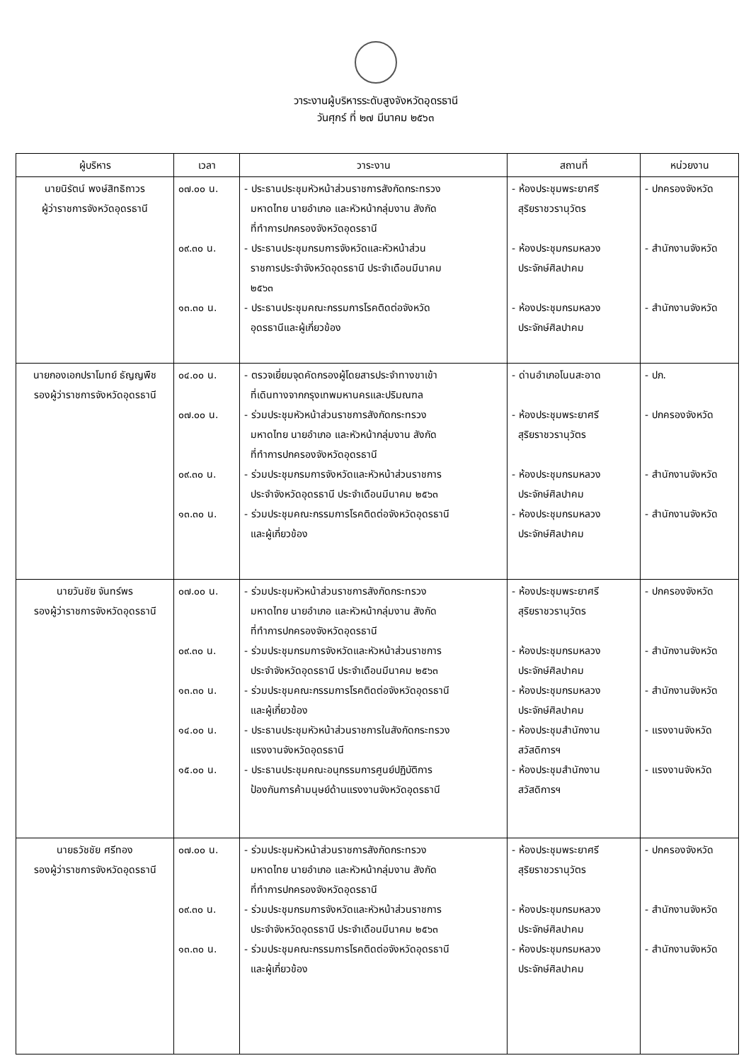วาระงานผู้บริหารระดับสูงจังหวัดอุดรธานี
วันศุกร์ ที่ ๒๗ มีนาคม ๒๕๖๓
| ผู้บริหาร | เวลา | วาระงาน | สถานที่ | หน่วยงาน |
| --- | --- | --- | --- | --- |
| นายนิรัตน์ พงษ์สิทธิถาวร ผู้ว่าราชการจังหวัดอุดรธานี | ๐๗.๐๐ น. ๐๙.๓๐ น. ๑๓.๓๐ น. | - ประธานประชุมหัวหน้าส่วนราชการสังกัดกระทรวง มหาดไทย นายอำเภอ และหัวหน้ากลุ่มงาน สังกัด ที่ทำการปกครองจังหวัดอุดรธานี - ประธานประชุมกรมการจังหวัดและหัวหน้าส่วน ราชการประจำจังหวัดอุดรธานี ประจำเดือนมีนาคม ๒๕๖๓ - ประธานประชุมคณะกรรมการโรคติดต่อจังหวัด อุดรธานีและผู้เกี่ยวข้อง | - ห้องประชุมพระยาศรี สุริยราชวรานุวัตร - ห้องประชุมกรมหลวง ประจักษ์ศิลปาคม - ห้องประชุมกรมหลวง ประจักษ์ศิลปาคม | - ปกครองจังหวัด - สำนักงานจังหวัด - สำนักงานจังหวัด |
| นายกองเอกปราโมทย์ ธัญญพืช รองผู้ว่าราชการจังหวัดอุดรธานี | ๐๔.๐๐ น. ๐๗.๐๐ น. ๐๙.๓๐ น. ๑๓.๓๐ น. | - ตรวจเยี่ยมจุดคัดกรองผู้โดยสารประจำทางขาเข้า ที่เดินทางจากกรุงเทพมหานครและปริมณฑล - ร่วมประชุมหัวหน้าส่วนราชการสังกัดกระทรวง มหาดไทย นายอำเภอ และหัวหน้ากลุ่มงาน สังกัด ที่ทำการปกครองจังหวัดอุดรธานี - ร่วมประชุมกรมการจังหวัดและหัวหน้าส่วนราชการ ประจำจังหวัดอุดรธานี ประจำเดือนมีนาคม ๒๕๖๓ - ร่วมประชุมคณะกรรมการโรคติดต่อจังหวัดอุดรธานี และผู้เกี่ยวข้อง | - ด่านอำเภอโนนสะอาด - ห้องประชุมพระยาศรี สุริยราชวรานุวัตร - ห้องประชุมกรมหลวง ประจักษ์ศิลปาคม - ห้องประชุมกรมหลวง ประจักษ์ศิลปาคม | - ปภ. - ปกครองจังหวัด - สำนักงานจังหวัด - สำนักงานจังหวัด |
| นายวันชัย จันทร์พร รองผู้ว่าราชการจังหวัดอุดรธานี | ๐๗.๐๐ น. ๐๙.๓๐ น. ๑๓.๓๐ น. ๑๔.๐๐ น. ๑๕.๐๐ น. | - ร่วมประชุมหัวหน้าส่วนราชการสังกัดกระทรวง มหาดไทย นายอำเภอ และหัวหน้ากลุ่มงาน สังกัด ที่ทำการปกครองจังหวัดอุดรธานี - ร่วมประชุมกรมการจังหวัดและหัวหน้าส่วนราชการ ประจำจังหวัดอุดรธานี ประจำเดือนมีนาคม ๒๕๖๓ - ร่วมประชุมคณะกรรมการโรคติดต่อจังหวัดอุดรธานี และผู้เกี่ยวข้อง - ประธานประชุมหัวหน้าส่วนราชการในสังกัดกระทรวง แรงงานจังหวัดอุดรธานี - ประธานประชุมคณะอนุกรรมการศูนย์ปฏิบัติการ ป้องกันการค้ามนุษย์ด้านแรงงานจังหวัดอุดรธานี | - ห้องประชุมพระยาศรี สุริยราชวรานุวัตร - ห้องประชุมกรมหลวง ประจักษ์ศิลปาคม - ห้องประชุมกรมหลวง ประจักษ์ศิลปาคม - ห้องประชุมสำนักงาน สวัสดิการฯ - ห้องประชุมสำนักงาน สวัสดิการฯ | - ปกครองจังหวัด - สำนักงานจังหวัด - สำนักงานจังหวัด - แรงงานจังหวัด - แรงงานจังหวัด |
| นายธวัชชัย ศรีทอง รองผู้ว่าราชการจังหวัดอุดรธานี | ๐๗.๐๐ น. ๐๙.๓๐ น. ๑๓.๓๐ น. | - ร่วมประชุมหัวหน้าส่วนราชการสังกัดกระทรวง มหาดไทย นายอำเภอ และหัวหน้ากลุ่มงาน สังกัด ที่ทำการปกครองจังหวัดอุดรธานี - ร่วมประชุมกรมการจังหวัดและหัวหน้าส่วนราชการ ประจำจังหวัดอุดรธานี ประจำเดือนมีนาคม ๒๕๖๓ - ร่วมประชุมคณะกรรมการโรคติดต่อจังหวัดอุดรธานี และผู้เกี่ยวข้อง | - ห้องประชุมพระยาศรี สุริยราชวรานุวัตร - ห้องประชุมกรมหลวง ประจักษ์ศิลปาคม - ห้องประชุมกรมหลวง ประจักษ์ศิลปาคม | - ปกครองจังหวัด - สำนักงานจังหวัด - สำนักงานจังหวัด |